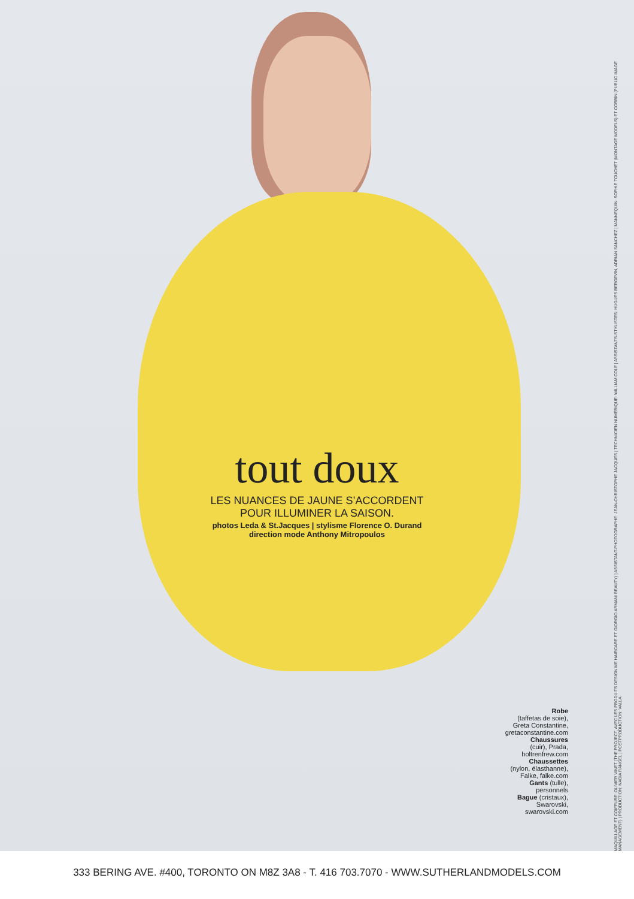tout doux
LES NUANCES DE JAUNE S’ACCORDENT
POUR ILLUMINER LA SAISON.
photos Leda & St.Jacques | stylisme Florence O. Durand
direction mode Anthony Mitropoulos
Robe
(taffetas de soie),
Greta Constantine,
gretaconstantine.com
Chaussures
(cuir), Prada,
holtrenfrew.com
Chaussettes
(nylon, élasthanne),
Falke, falke.com
Gants (tulle),
personnels
Bague (cristaux),
Swarovski,
swarovski.com
MAQUILLAGE ET COIFFURE: OLIVIER VINET (THE PROJECT, AVEC LES PRODUITS DESIGN ME HAIRCARE ET GIORGIO ARMANI BEAUTY) | ASSISTANT-PHOTOGRAPHE: JEAN-CHRISTOPHE JACQUES | TECHNICIEN NUMÉRIQUE: WILLIAM COLE | ASSISTANTS-STYLISTES: HUGUES BERGEVIN, ADRIAN SANCHEZ | MANNEQUIN: SOPHIE TOUCHET (MONTAGE MODELS) ET CORBIN (PUBLIC IMAGE MANAGEMENT) | PRODUCTION: NADIA RANGEL | POSTPRODUCTION: VALLA
333 BERING AVE. #400, TORONTO ON M8Z 3A8 - T. 416 703.7070 - WWW.SUTHERLANDMODELS.COM